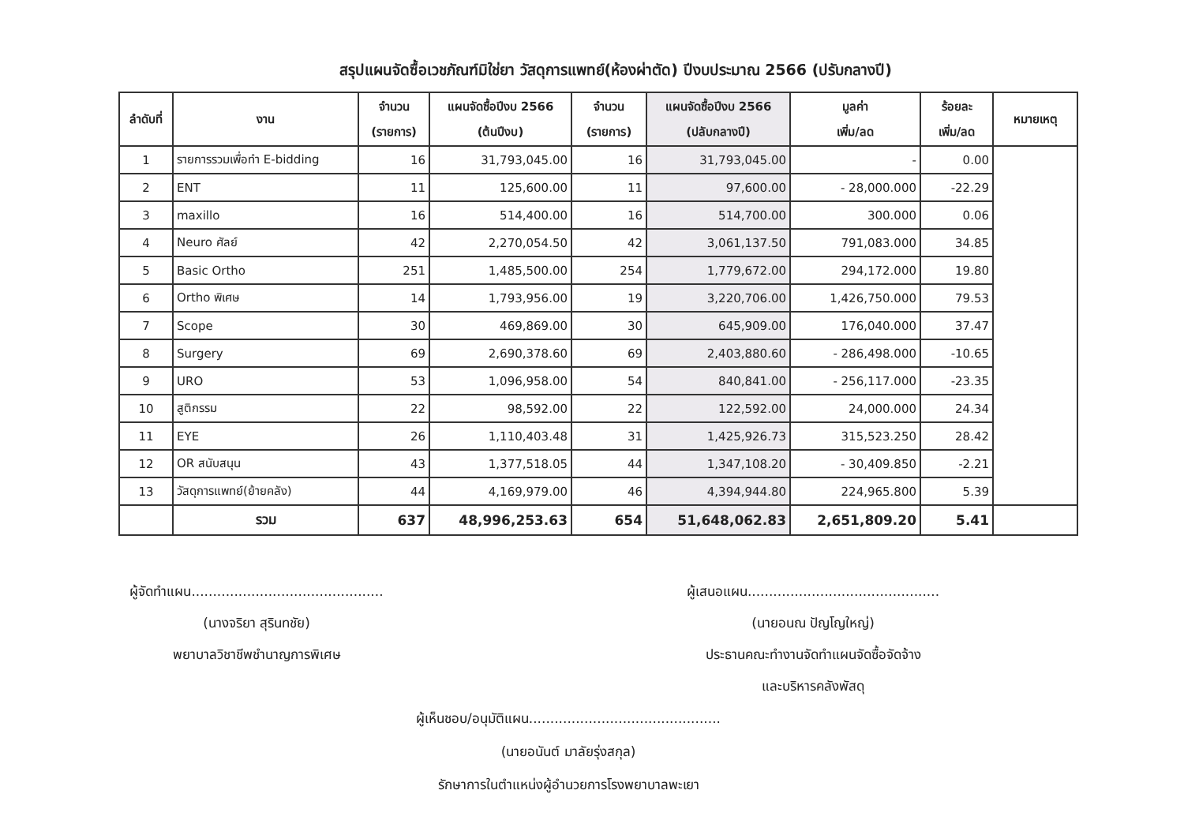สรุปแผนจัดซื้อเวชภัณฑ์มิใช่ยา วัสดุการแพทย์(ห้องผ่าตัด) ปีงบประมาณ 2566 (ปรับกลางปี)
| ลำดับที่ | งาน | จำนวน (รายการ) | แผนจัดซื้อปีงบ 2566 (ต้นปีงบ) | จำนวน (รายการ) | แผนจัดซื้อปีงบ 2566 (ปลับกลางปี) | มูลค่า เพิ่ม/ลด | ร้อยละ เพิ่ม/ลด | หมายเหตุ |
| --- | --- | --- | --- | --- | --- | --- | --- | --- |
| 1 | รายการรวมเพื่อทำ E-bidding | 16 | 31,793,045.00 | 16 | 31,793,045.00 | - | 0.00 | |
| 2 | ENT | 11 | 125,600.00 | 11 | 97,600.00 | - 28,000.000 | -22.29 | |
| 3 | maxillo | 16 | 514,400.00 | 16 | 514,700.00 | 300.000 | 0.06 | |
| 4 | Neuro ศัลย์ | 42 | 2,270,054.50 | 42 | 3,061,137.50 | 791,083.000 | 34.85 | |
| 5 | Basic Ortho | 251 | 1,485,500.00 | 254 | 1,779,672.00 | 294,172.000 | 19.80 | |
| 6 | Ortho พิเศษ | 14 | 1,793,956.00 | 19 | 3,220,706.00 | 1,426,750.000 | 79.53 | |
| 7 | Scope | 30 | 469,869.00 | 30 | 645,909.00 | 176,040.000 | 37.47 | |
| 8 | Surgery | 69 | 2,690,378.60 | 69 | 2,403,880.60 | - 286,498.000 | -10.65 | |
| 9 | URO | 53 | 1,096,958.00 | 54 | 840,841.00 | - 256,117.000 | -23.35 | |
| 10 | สูติกรรม | 22 | 98,592.00 | 22 | 122,592.00 | 24,000.000 | 24.34 | |
| 11 | EYE | 26 | 1,110,403.48 | 31 | 1,425,926.73 | 315,523.250 | 28.42 | |
| 12 | OR สนับสนุน | 43 | 1,377,518.05 | 44 | 1,347,108.20 | - 30,409.850 | -2.21 | |
| 13 | วัสดุการแพทย์(ย้ายคลัง) | 44 | 4,169,979.00 | 46 | 4,394,944.80 | 224,965.800 | 5.39 | |
| | รวม | 637 | 48,996,253.63 | 654 | 51,648,062.83 | 2,651,809.20 | 5.41 | |
ผู้จัดทำแผน.............................................
(นางจริยา สุรินทชัย)
พยาบาลวิชาชีพชำนาญการพิเศษ
ผู้เสนอแผน.............................................
(นายอนณ ปัญโญใหญ่)
ประธานคณะทำงานจัดทำแผนจัดซื้อจัดจ้าง
และบริหารคลังพัสดุ
ผู้เห็นชอบ/อนุมัติแผน.............................................
(นายอนันต์ มาลัยรุ่งสกุล)
รักษาการในตำแหน่งผู้อำนวยการโรงพยาบาลพะเยา